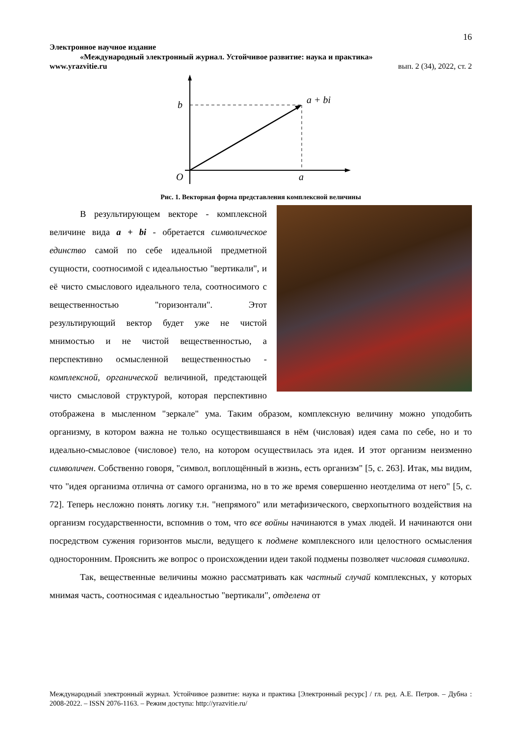16
Электронное научное издание
«Международный электронный журнал. Устойчивое развитие: наука и практика»
www.yrazvitie.ru вып. 2 (34), 2022, ст. 2
b
a + bi
O
a
Рис. 1. Векторная форма представления комплексной величины
В результирующем векторе - комплексной величине вида a + bi - обретается символическое единство самой по себе идеальной предметной сущности, соотносимой с идеальностью "вертикали", и её чисто смыслового идеального тела, соотносимого с вещественностью "горизонтали". Этот результирующий вектор будет уже не чистой мнимостью и не чистой вещественностью, а перспективно осмысленной вещественностью - комплексной, органической величиной, предстающей чисто смысловой структурой, которая перспективно отображена в мысленном "зеркале" ума. Таким образом, комплексную величину можно уподобить организму, в котором важна не только осуществившаяся в нём (числовая) идея сама по себе, но и то идеально-смысловое (числовое) тело, на котором осуществилась эта идея. И этот организм неизменно символичен. Собственно говоря, "символ, воплощённый в жизнь, есть организм" [5, с. 263]. Итак, мы видим, что "идея организма отлична от самого организма, но в то же время совершенно неотделима от него" [5, с. 72]. Теперь несложно понять логику т.н. "непрямого" или метафизического, сверхопытного воздействия на организм государственности, вспомнив о том, что все войны начинаются в умах людей. И начинаются они посредством сужения горизонтов мысли, ведущего к подмене комплексного или целостного осмысления односторонним. Прояснить же вопрос о происхождении идеи такой подмены позволяет числовая символика.
Так, вещественные величины можно рассматривать как частный случай комплексных, у которых мнимая часть, соотносимая с идеальностью "вертикали", отделена от
Международный электронный журнал. Устойчивое развитие: наука и практика [Электронный ресурс] / гл. ред. А.Е. Петров. – Дубна : 2008-2022. – ISSN 2076-1163. – Режим доступа: http://yrazvitie.ru/